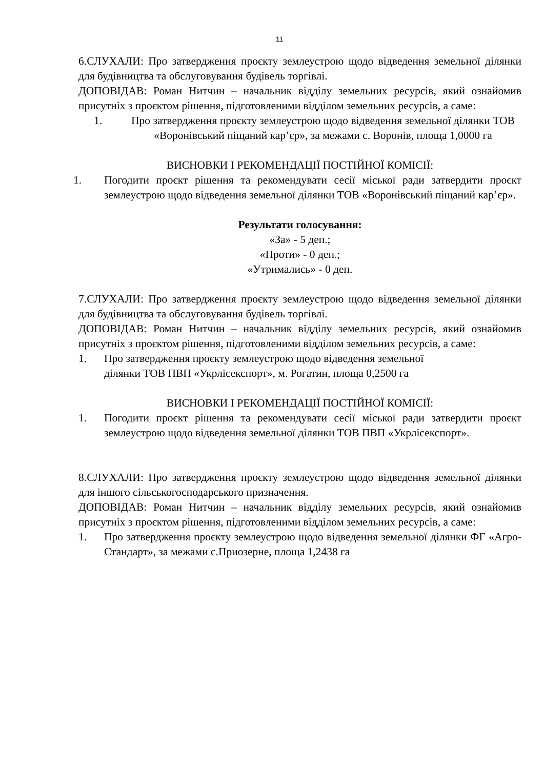11
6.СЛУХАЛИ: Про затвердження проєкту землеустрою щодо відведення земельної ділянки для будівництва та обслуговування будівель торгівлі.
ДОПОВІДАВ: Роман Нитчин – начальник відділу земельних ресурсів, який ознайомив присутніх з проєктом рішення, підготовленими відділом земельних ресурсів, а саме:
1. Про затвердження проєкту землеустрою щодо відведення земельної ділянки ТОВ «Воронівський піщаний кар’єр», за межами с. Воронів, площа 1,0000 га
ВИСНОВКИ І РЕКОМЕНДАЦІЇ ПОСТІЙНОЇ КОМІСІЇ:
1. Погодити проєкт рішення та рекомендувати сесії міської ради затвердити проєкт землеустрою щодо відведення земельної ділянки ТОВ «Воронівський піщаний кар’єр».
Результати голосування:
«За» - 5 деп.;
«Проти» - 0 деп.;
«Утримались» - 0 деп.
7.СЛУХАЛИ: Про затвердження проєкту землеустрою щодо відведення земельної ділянки для будівництва та обслуговування будівель торгівлі.
ДОПОВІДАВ: Роман Нитчин – начальник відділу земельних ресурсів, який ознайомив присутніх з проєктом рішення, підготовленими відділом земельних ресурсів, а саме:
1. Про затвердження проєкту землеустрою щодо відведення земельної
ділянки ТОВ ПВП «Укрлісекспорт», м. Рогатин, площа 0,2500 га
ВИСНОВКИ І РЕКОМЕНДАЦІЇ ПОСТІЙНОЇ КОМІСІЇ:
1. Погодити проєкт рішення та рекомендувати сесії міської ради затвердити проєкт землеустрою щодо відведення земельної ділянки ТОВ ПВП «Укрлісекспорт».
8.СЛУХАЛИ: Про затвердження проєкту землеустрою щодо відведення земельної ділянки для іншого сільськогосподарського призначення.
ДОПОВІДАВ: Роман Нитчин – начальник відділу земельних ресурсів, який ознайомив присутніх з проєктом рішення, підготовленими відділом земельних ресурсів, а саме:
1. Про затвердження проєкту землеустрою щодо відведення земельної ділянки ФГ «Агро-Стандарт», за межами с.Приозерне, площа 1,2438 га